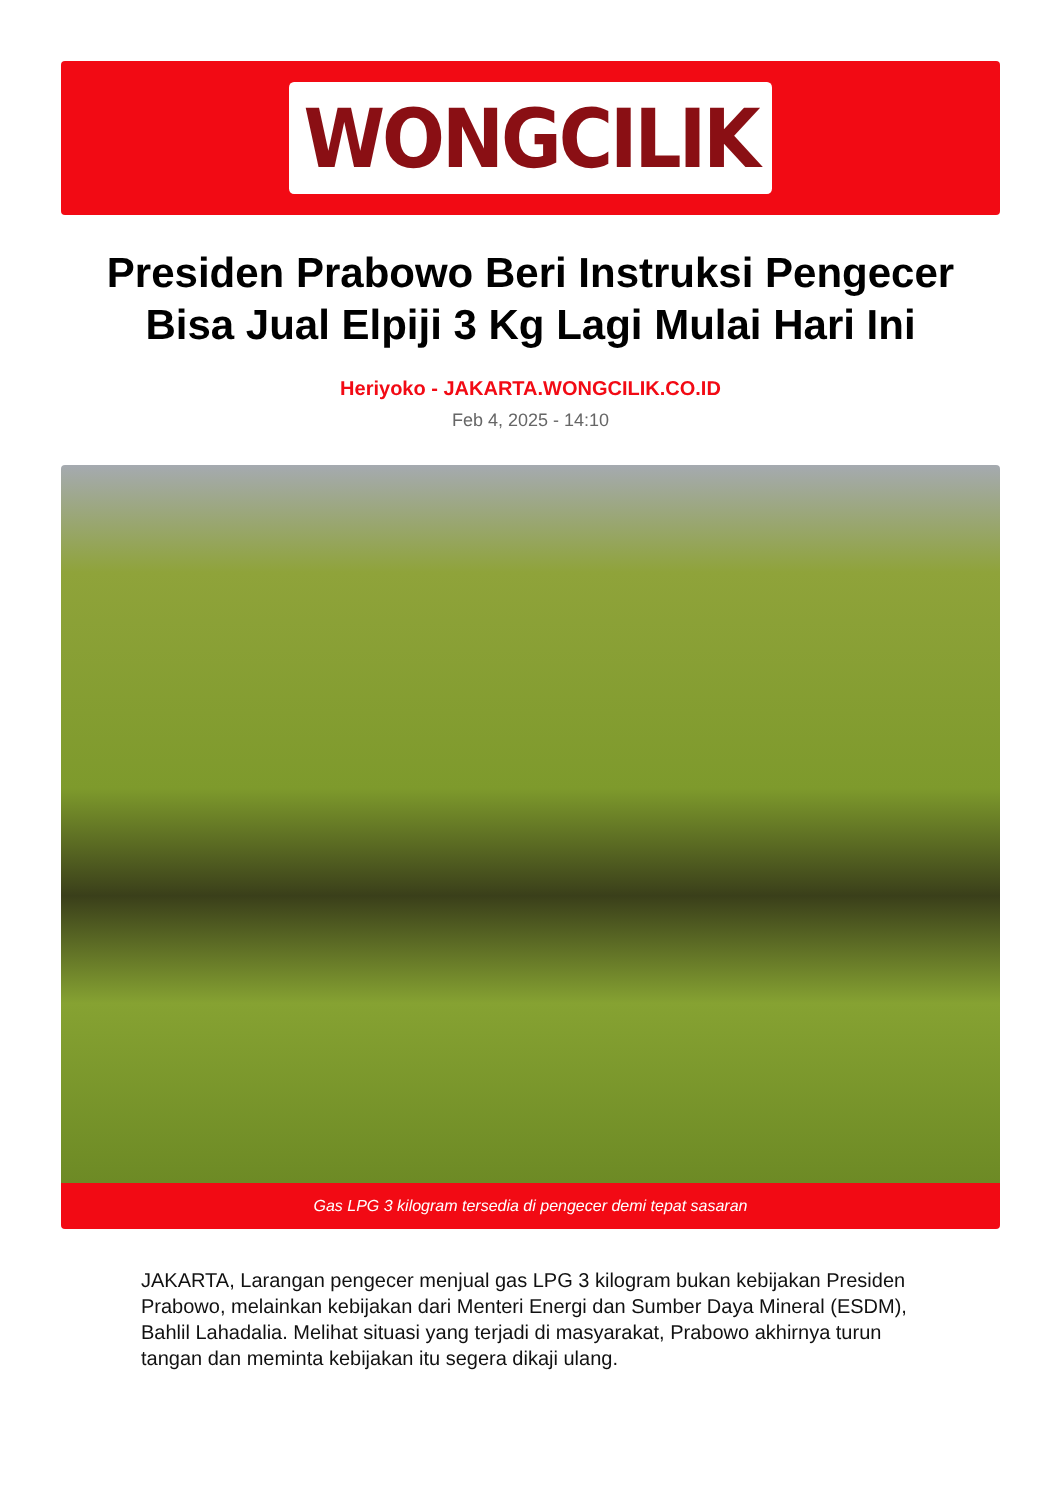WONGCILIK
Presiden Prabowo Beri Instruksi Pengecer Bisa Jual Elpiji 3 Kg Lagi Mulai Hari Ini
Heriyoko - JAKARTA.WONGCILIK.CO.ID
Feb 4, 2025 - 14:10
Gas LPG 3 kilogram tersedia di pengecer demi tepat sasaran
JAKARTA, Larangan pengecer menjual gas LPG 3 kilogram bukan kebijakan Presiden Prabowo, melainkan kebijakan dari Menteri Energi dan Sumber Daya Mineral (ESDM), Bahlil Lahadalia. Melihat situasi yang terjadi di masyarakat, Prabowo akhirnya turun tangan dan meminta kebijakan itu segera dikaji ulang.